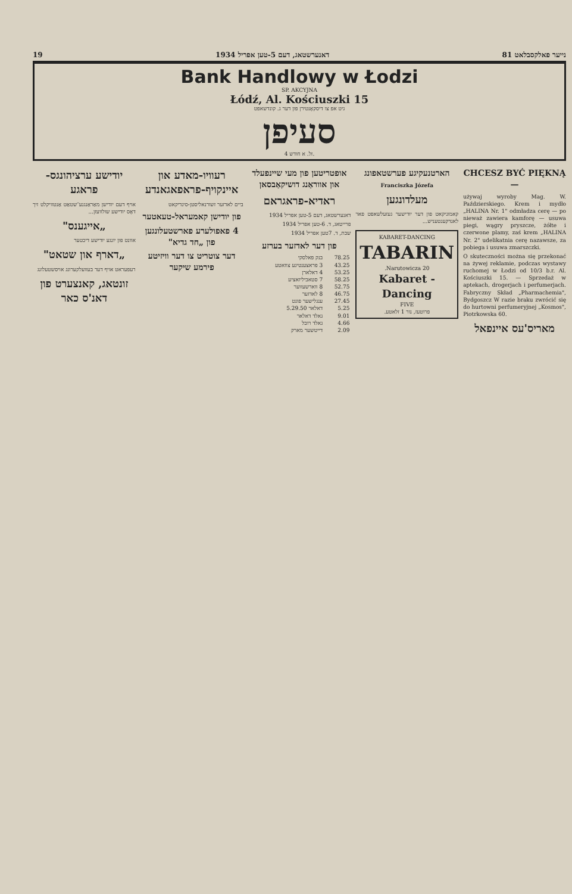19 1934 דאנערשטאג, דעם 5-טען אפריל 81 נייער פאלקסבלאט
Bank Handlowy w Łodzi
SP. AKCYJNA
Łódź, Al. Kościuszki 15
גיט אפ צו דיסקאָנטירן פון דער ג. קונדשאפט
סעיפן
4 זל. א חודש.
יודישע ערציהונגס-פראגע
אויף דעם יודישן מאַראַנגנע־שטאַט אַנטוויקלט זיך דאָס יודישע שולוועזן...
„אייגענס"
אוונט פון יונגע יודישע דיכטער
„דארף און שטאט"
רעפעראט אויף דער בעוועלקערונג אויסשטעלונג
זונטאג, קאנצערט פון דאנ'ס כאר
רעוויו-מאדע און איינקויף-פראפאגאנדע
ביים לאדזער זשורנאליסטן-סינדיקאט
פון יודישן קאמעראל-טעאטער
4 פאפולערע פארשטעלונגען פון „חד גדיא"
דער צוטריט צו דער וויזיטע פירמע שיקער
אופטריטען פון מעי שיינפעלד און אווראַנג דושיקאַבסאן
ראדיא-פראגראם
דאנערשטאג, דעם 5-טען אפריל 1934
פרייטאג, ד. 6-טען אפריל 1934
שבת, ד. 7טען אפריל 1934
פון דער לאדזער בערזע
| 78.25 | בנק פאלסקי |
| 43.25 | 3 פראצענטיגע צוזאטע |
| 53.25 | 4 דאלארן |
| 58.25 | 7 סטאביליזאציע |
| 52.75 | 8 ווארשעווער |
| 46.75 | 8 לאדזער |
| 27.45 | ענגלישער פונט |
| 5.25 | דאלאר 5.29.50 |
| 9.01 | גאלד דאלאר |
| 4.66 | גאלד רובל |
| 2.09 | דייטשער מארק |
הארטנעקיגע פערשטאפונג
Franciszka Józefa
מעלדונגען
קאמוניקאט פון דער יודישער געזעלשאפט פאר לאנדקענטעניש...
KABARET-DANCING
TABARIN
Narutowicza 20.
Kabaret - Dancing
FIVE
פרוטעז, נור 1 זלאטע.
CHCESZ BYĆ PIĘKNĄ—
używaj wyroby Mag. W. Paździerskiego. Krem i mydło „HALINA Nr. 1" odmładza cerę — po nieważ zawiera kamforę — usuwa piegi, wągry pryszcze, żółte i czerwone plamy, zaś krem „HALINA Nr. 2" udelikatnia cerę nazawsze, za pobiega i usuwa zmarszczki.
O skuteczności można się przekonać na żywej reklamie, podczas wystawy ruchomej w Łodzi od 10/3 b.r. Al. Kościuszki 15. — Sprzedaż w aptekach, drogerjach i perfumerjach. Fabryczny Skład „Pharmachemia", Bydgoszcz W razie braku zwrócić się do hurtowni perfumeryjnej „Kosmos", Piotrkowska 60.
מאריס'עס איינפאל